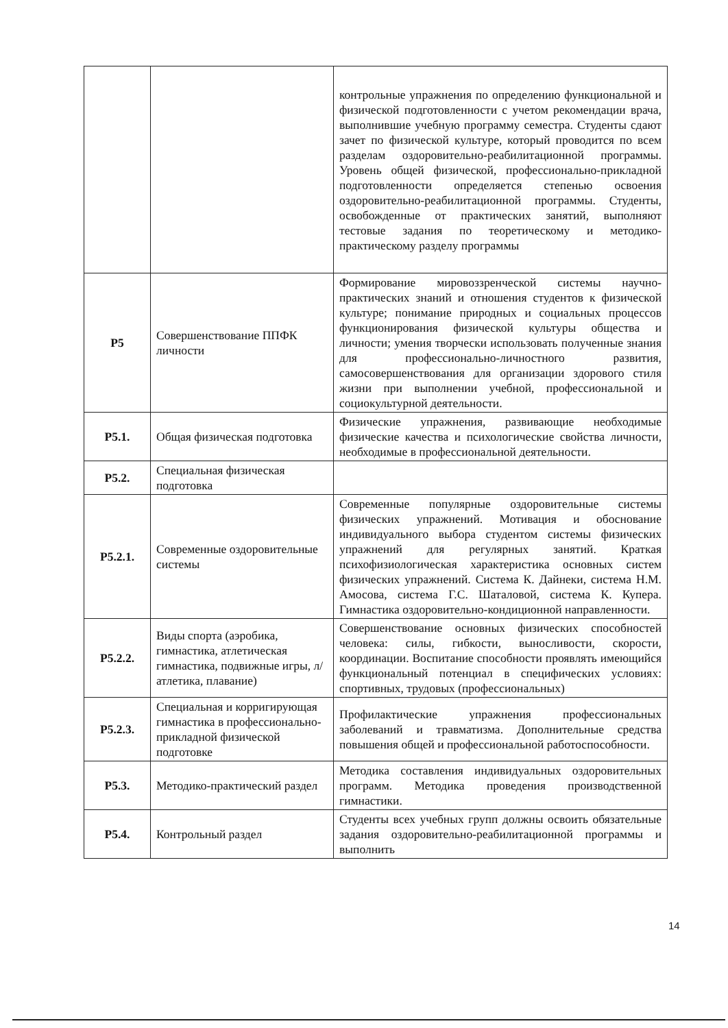| | | контрольные упражнения по определению функциональной и физической подготовленности с учетом рекомендации врача, выполнившие учебную программу семестра. Студенты сдают зачет по физической культуре, который проводится по всем разделам оздоровительно-реабилитационной программы. Уровень общей физической, профессионально-прикладной подготовленности определяется степенью освоения оздоровительно-реабилитационной программы. Студенты, освобожденные от практических занятий, выполняют тестовые задания по теоретическому и методико-практическому разделу программы |
| Р5 | Совершенствование ППФК личности | Формирование мировоззренческой системы научно-практических знаний и отношения студентов к физической культуре; понимание природных и социальных процессов функционирования физической культуры общества и личности; умения творчески использовать полученные знания для профессионально-личностного развития, самосовершенствования для организации здорового стиля жизни при выполнении учебной, профессиональной и социокультурной деятельности. |
| Р5.1. | Общая физическая подготовка | Физические упражнения, развивающие необходимые физические качества и психологические свойства личности, необходимые в профессиональной деятельности. |
| Р5.2. | Специальная физическая подготовка | |
| Р5.2.1. | Современные оздоровительные системы | Современные популярные оздоровительные системы физических упражнений. Мотивация и обоснование индивидуального выбора студентом системы физических упражнений для регулярных занятий. Краткая психофизиологическая характеристика основных систем физических упражнений. Система К. Дайнеки, система Н.М. Амосова, система Г.С. Шаталовой, система К. Купера. Гимнастика оздоровительно-кондиционной направленности. |
| Р5.2.2. | Виды спорта (аэробика, гимнастика, атлетическая гимнастика, подвижные игры, л/атлетика, плавание) | Совершенствование основных физических способностей человека: силы, гибкости, выносливости, скорости, координации. Воспитание способности проявлять имеющийся функциональный потенциал в специфических условиях: спортивных, трудовых (профессиональных) |
| Р5.2.3. | Специальная и корригирующая гимнастика в профессионально-прикладной физической подготовке | Профилактические упражнения профессиональных заболеваний и травматизма. Дополнительные средства повышения общей и профессиональной работоспособности. |
| Р5.3. | Методико-практический раздел | Методика составления индивидуальных оздоровительных программ. Методика проведения производственной гимнастики. |
| Р5.4. | Контрольный раздел | Студенты всех учебных групп должны освоить обязательные задания оздоровительно-реабилитационной программы и выполнить |
14